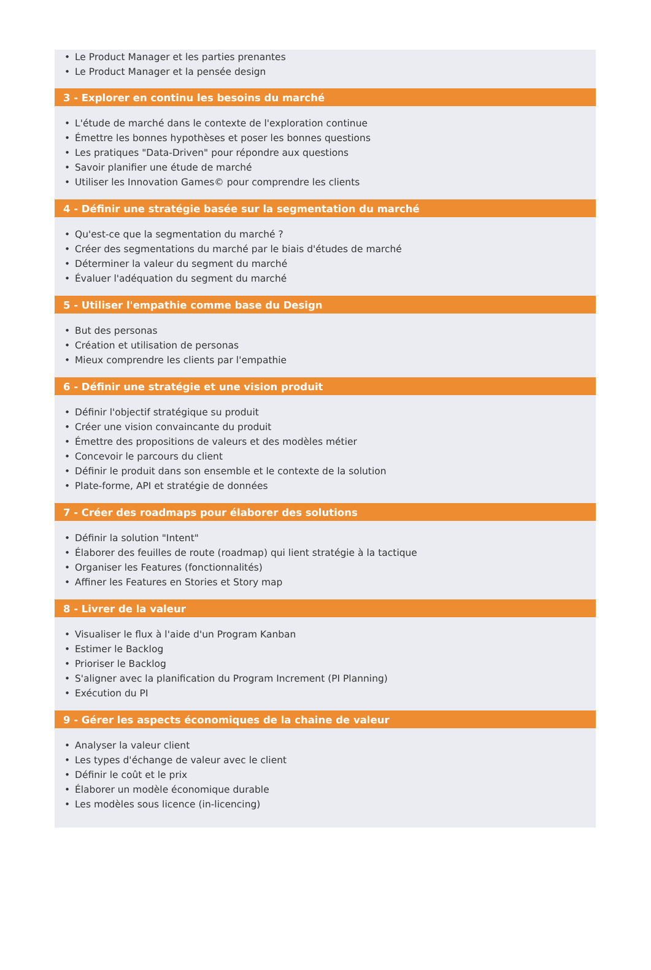• Le Product Manager et les parties prenantes
• Le Product Manager et la pensée design
3 - Explorer en continu les besoins du marché
• L'étude de marché dans le contexte de l'exploration continue
• Émettre les bonnes hypothèses et poser les bonnes questions
• Les pratiques "Data-Driven" pour répondre aux questions
• Savoir planifier une étude de marché
• Utiliser les Innovation Games© pour comprendre les clients
4 - Définir une stratégie basée sur la segmentation du marché
• Qu'est-ce que la segmentation du marché ?
• Créer des segmentations du marché par le biais d'études de marché
• Déterminer la valeur du segment du marché
• Évaluer l'adéquation du segment du marché
5 - Utiliser l'empathie comme base du Design
• But des personas
• Création et utilisation de personas
• Mieux comprendre les clients par l'empathie
6 - Définir une stratégie et une vision produit
• Définir l'objectif stratégique su produit
• Créer une vision convaincante du produit
• Émettre des propositions de valeurs et des modèles métier
• Concevoir le parcours du client
• Définir le produit dans son ensemble et le contexte de la solution
• Plate-forme, API et stratégie de données
7 - Créer des roadmaps pour élaborer des solutions
• Définir la solution "Intent"
• Élaborer des feuilles de route (roadmap) qui lient stratégie à la tactique
• Organiser les Features (fonctionnalités)
• Affiner les Features en Stories et Story map
8 - Livrer de la valeur
• Visualiser le flux à l'aide d'un Program Kanban
• Estimer le Backlog
• Prioriser le Backlog
• S'aligner avec la planification du Program Increment (PI Planning)
• Exécution du PI
9 - Gérer les aspects économiques de la chaine de valeur
• Analyser la valeur client
• Les types d'échange de valeur avec le client
• Définir le coût et le prix
• Élaborer un modèle économique durable
• Les modèles sous licence (in-licencing)